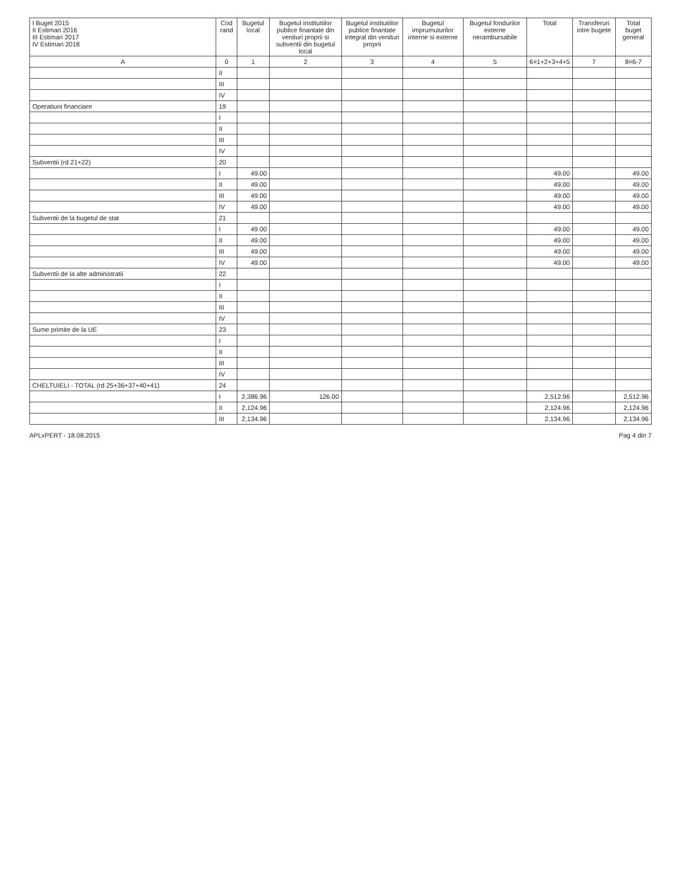| I Buget 2015 II Estimari 2016 III Estimari 2017 IV Estimari 2018 | Cod rand | Bugetul local | Bugetul institutiilor publice finantate din venituri proprii si subventii din bugetul local | Bugetul institutiilor publice finantate integral din venituri proprii | Bugetul imprumuturilor interne si externe | Bugetul fondurilor externe nerambursabile | Total | Transferuri intre bugete | Total buget general |
| --- | --- | --- | --- | --- | --- | --- | --- | --- | --- |
| A | 0 | 1 | 2 | 3 | 4 | 5 | 6=1+2+3+4+5 | 7 | 8=6-7 |
| | II | | | | | | | | |
| | III | | | | | | | | |
| | IV | | | | | | | | |
| Operatiuni financiare | 19 | | | | | | | | |
| | I | | | | | | | | |
| | II | | | | | | | | |
| | III | | | | | | | | |
| | IV | | | | | | | | |
| Subventii (rd 21+22) | 20 | | | | | | | | |
| | I | 49.00 | | | | | 49.00 | | 49.00 |
| | II | 49.00 | | | | | 49.00 | | 49.00 |
| | III | 49.00 | | | | | 49.00 | | 49.00 |
| | IV | 49.00 | | | | | 49.00 | | 49.00 |
| Subventii de la bugetul de stat | 21 | | | | | | | | |
| | I | 49.00 | | | | | 49.00 | | 49.00 |
| | II | 49.00 | | | | | 49.00 | | 49.00 |
| | III | 49.00 | | | | | 49.00 | | 49.00 |
| | IV | 49.00 | | | | | 49.00 | | 49.00 |
| Subventii de la alte administratii | 22 | | | | | | | | |
| | I | | | | | | | | |
| | II | | | | | | | | |
| | III | | | | | | | | |
| | IV | | | | | | | | |
| Sume primite de la UE | 23 | | | | | | | | |
| | I | | | | | | | | |
| | II | | | | | | | | |
| | III | | | | | | | | |
| | IV | | | | | | | | |
| CHELTUIELI - TOTAL (rd 25+36+37+40+41) | 24 | | | | | | | | |
| | I | 2,386.96 | 126.00 | | | | 2,512.96 | | 2,512.96 |
| | II | 2,124.96 | | | | | 2,124.96 | | 2,124.96 |
| | III | 2,134.96 | | | | | 2,134.96 | | 2,134.96 |
APLxPERT - 18.08.2015 Pag 4 din 7